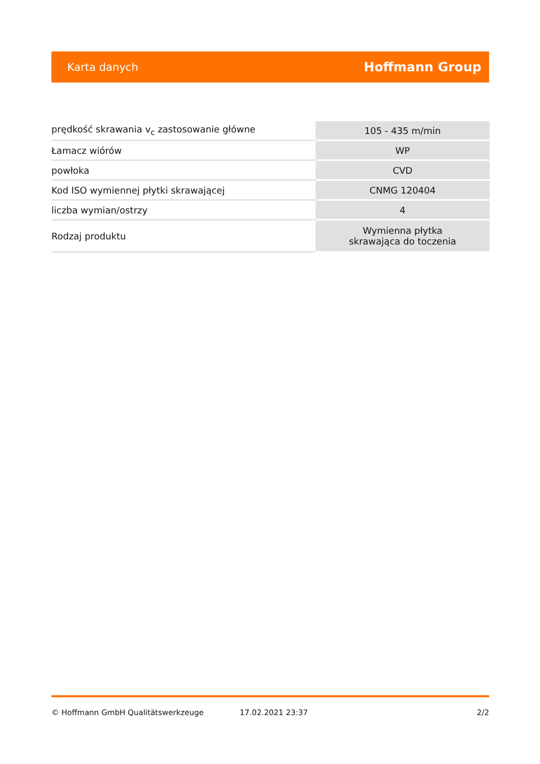Karta danych Hoffmann Group
| prędkość skrawania v<sub>c</sub> zastosowanie główne | 105 - 435 m/min |
| Łamacz wiórów | WP |
| powłoka | CVD |
| Kod ISO wymiennej płytki skrawającej | CNMG 120404 |
| liczba wymian/ostrzy | 4 |
| Rodzaj produktu | Wymienna płytka skrawająca do toczenia |
© Hoffmann GmbH Qualitätswerkzeuge 17.02.2021 23:37 2/2